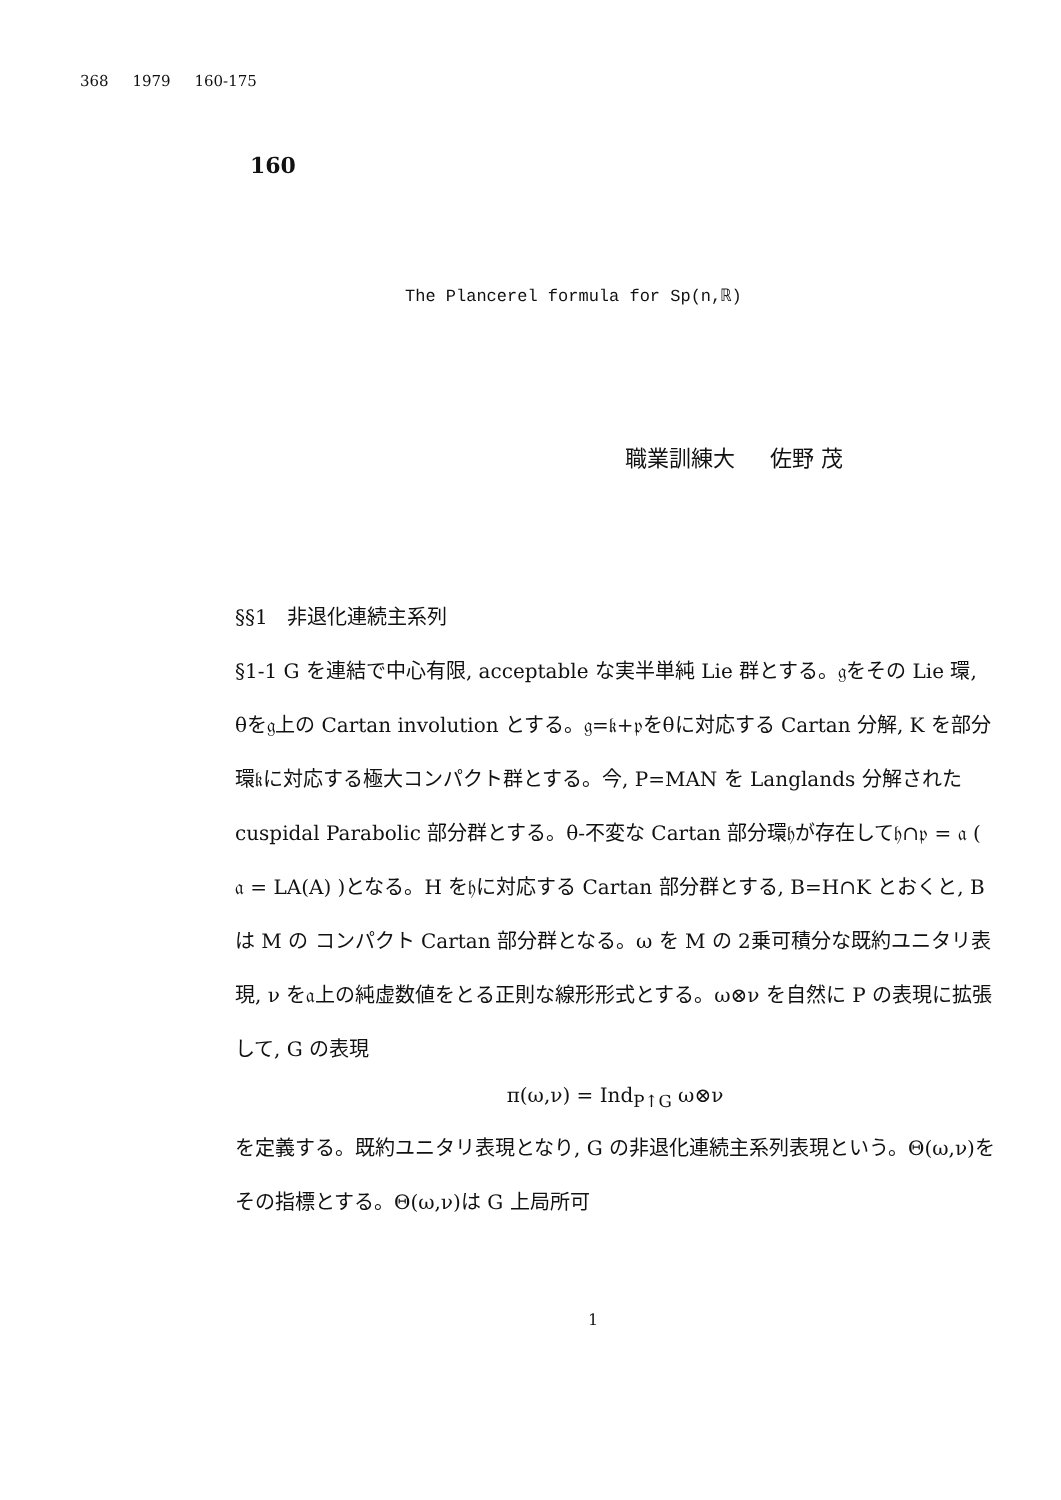368 1979 160-175
160
The Plancerel formula for Sp(n,ℝ)
職業訓練大 佐野 茂
§§1 非退化連続主系列
§1-1 G を連結で中心有限, acceptable な実半単純 Lie 群とする。𝔤をその Lie 環, θを𝔤上の Cartan involution とする。𝔤=𝔨+𝔭をθに対応する Cartan 分解, K を部分環𝔨に対応する極大コンパクト群とする。今, P=MAN を Langlands 分解された cuspidal Parabolic 部分群とする。θ-不変な Cartan 部分環𝔥が存在して𝔥∩𝔭 = 𝔞 ( 𝔞 = LA(A) )となる。H を𝔥に対応する Cartan 部分群とする, B=H∩K とおくと, B は M の コンパクト Cartan 部分群となる。ω を M の 2乗可積分な既約ユニタリ表現, ν を𝔞上の純虚数値をとる正則な線形形式とする。ω⊗ν を自然に P の表現に拡張して, G の表現
π(ω,ν) = Ind<sub>P↑G</sub> ω⊗ν
を定義する。既約ユニタリ表現となり, G の非退化連続主系列表現という。Θ(ω,ν)をその指標とする。Θ(ω,ν)は G 上局所可
1